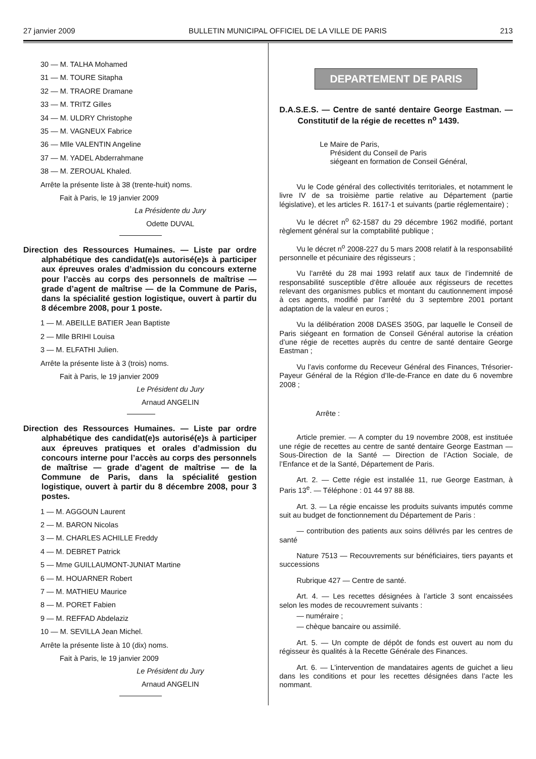27 janvier 2009 BULLETIN MUNICIPAL OFFICIEL DE LA VILLE DE PARIS 213
30 — M. TALHA Mohamed
31 — M. TOURE Sitapha
32 — M. TRAORE Dramane
33 — M. TRITZ Gilles
34 — M. ULDRY Christophe
35 — M. VAGNEUX Fabrice
36 — Mlle VALENTIN Angeline
37 — M. YADEL Abderrahmane
38 — M. ZEROUAL Khaled.
Arrête la présente liste à 38 (trente-huit) noms.
Fait à Paris, le 19 janvier 2009
La Présidente du Jury
Odette DUVAL
Direction des Ressources Humaines. — Liste par ordre alphabétique des candidat(e)s autorisé(e)s à participer aux épreuves orales d’admission du concours externe pour l’accès au corps des personnels de maîtrise — grade d’agent de maîtrise — de la Commune de Paris, dans la spécialité gestion logistique, ouvert à partir du 8 décembre 2008, pour 1 poste.
1 — M. ABEILLE BATIER Jean Baptiste
2 — Mlle BRIHI Louisa
3 — M. ELFATHI Julien.
Arrête la présente liste à 3 (trois) noms.
Fait à Paris, le 19 janvier 2009
Le Président du Jury
Arnaud ANGELIN
Direction des Ressources Humaines. — Liste par ordre alphabétique des candidat(e)s autorisé(e)s à participer aux épreuves pratiques et orales d’admission du concours interne pour l’accès au corps des personnels de maîtrise — grade d’agent de maîtrise — de la Commune de Paris, dans la spécialité gestion logistique, ouvert à partir du 8 décembre 2008, pour 3 postes.
1 — M. AGGOUN Laurent
2 — M. BARON Nicolas
3 — M. CHARLES ACHILLE Freddy
4 — M. DEBRET Patrick
5 — Mme GUILLAUMONT-JUNIAT Martine
6 — M. HOUARNER Robert
7 — M. MATHIEU Maurice
8 — M. PORET Fabien
9 — M. REFFAD Abdelaziz
10 — M. SEVILLA Jean Michel.
Arrête la présente liste à 10 (dix) noms.
Fait à Paris, le 19 janvier 2009
Le Président du Jury
Arnaud ANGELIN
DEPARTEMENT DE PARIS
D.A.S.E.S. — Centre de santé dentaire George Eastman. — Constitutif de la régie de recettes n<sup>o</sup> 1439.
Le Maire de Paris,
Président du Conseil de Paris
siégeant en formation de Conseil Général,
Vu le Code général des collectivités territoriales, et notamment le livre IV de sa troisième partie relative au Département (partie législative), et les articles R. 1617-1 et suivants (partie réglementaire) ;
Vu le décret n<sup>o</sup> 62-1587 du 29 décembre 1962 modifié, portant règlement général sur la comptabilité publique ;
Vu le décret n<sup>o</sup> 2008-227 du 5 mars 2008 relatif à la responsabilité personnelle et pécuniaire des régisseurs ;
Vu l’arrêté du 28 mai 1993 relatif aux taux de l’indemnité de responsabilité susceptible d’être allouée aux régisseurs de recettes relevant des organismes publics et montant du cautionnement imposé à ces agents, modifié par l’arrêté du 3 septembre 2001 portant adaptation de la valeur en euros ;
Vu la délibération 2008 DASES 350G, par laquelle le Conseil de Paris siégeant en formation de Conseil Général autorise la création d’une régie de recettes auprès du centre de santé dentaire George Eastman ;
Vu l’avis conforme du Receveur Général des Finances, Trésorier-Payeur Général de la Région d’Ile-de-France en date du 6 novembre 2008 ;
Arrête :
Article premier. — A compter du 19 novembre 2008, est instituée une régie de recettes au centre de santé dentaire George Eastman — Sous-Direction de la Santé — Direction de l’Action Sociale, de l’Enfance et de la Santé, Département de Paris.
Art. 2. — Cette régie est installée 11, rue George Eastman, à Paris 13<sup>e</sup>. — Téléphone : 01 44 97 88 88.
Art. 3. — La régie encaisse les produits suivants imputés comme suit au budget de fonctionnement du Département de Paris :
— contribution des patients aux soins délivrés par les centres de santé
Nature 7513 — Recouvrements sur bénéficiaires, tiers payants et successions
Rubrique 427 — Centre de santé.
Art. 4. — Les recettes désignées à l’article 3 sont encaissées selon les modes de recouvrement suivants :
— numéraire ;
— chèque bancaire ou assimilé.
Art. 5. — Un compte de dépôt de fonds est ouvert au nom du régisseur ès qualités à la Recette Générale des Finances.
Art. 6. — L’intervention de mandataires agents de guichet a lieu dans les conditions et pour les recettes désignées dans l’acte les nommant.